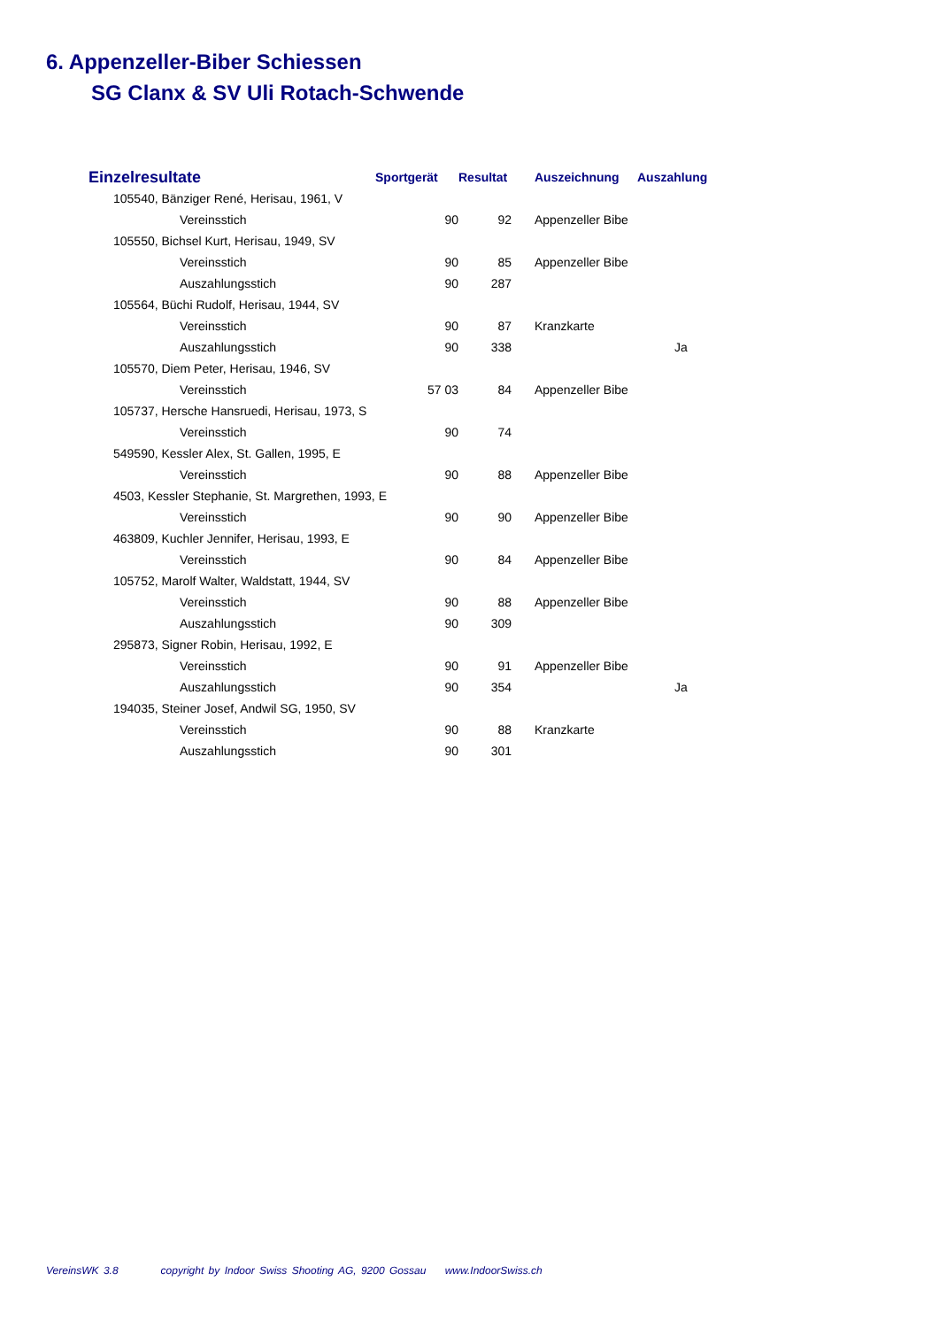6. Appenzeller-Biber Schiessen
SG Clanx & SV Uli Rotach-Schwende
| Einzelresultate | Sportgerät | Resultat | Auszeichnung | Auszahlung |
| --- | --- | --- | --- | --- |
| 105540, Bänziger René, Herisau, 1961, V | | | | |
| Vereinsstich | 90 | 92 | Appenzeller Bibe | |
| 105550, Bichsel Kurt, Herisau, 1949, SV | | | | |
| Vereinsstich | 90 | 85 | Appenzeller Bibe | |
| Auszahlungsstich | 90 | 287 | | |
| 105564, Büchi Rudolf, Herisau, 1944, SV | | | | |
| Vereinsstich | 90 | 87 | Kranzkarte | |
| Auszahlungsstich | 90 | 338 | | Ja |
| 105570, Diem Peter, Herisau, 1946, SV | | | | |
| Vereinsstich | 57 03 | 84 | Appenzeller Bibe | |
| 105737, Hersche Hansruedi, Herisau, 1973, S | | | | |
| Vereinsstich | 90 | 74 | | |
| 549590, Kessler Alex, St. Gallen, 1995, E | | | | |
| Vereinsstich | 90 | 88 | Appenzeller Bibe | |
| 4503, Kessler Stephanie, St. Margrethen, 1993, E | | | | |
| Vereinsstich | 90 | 90 | Appenzeller Bibe | |
| 463809, Kuchler Jennifer, Herisau, 1993, E | | | | |
| Vereinsstich | 90 | 84 | Appenzeller Bibe | |
| 105752, Marolf Walter, Waldstatt, 1944, SV | | | | |
| Vereinsstich | 90 | 88 | Appenzeller Bibe | |
| Auszahlungsstich | 90 | 309 | | |
| 295873, Signer Robin, Herisau, 1992, E | | | | |
| Vereinsstich | 90 | 91 | Appenzeller Bibe | |
| Auszahlungsstich | 90 | 354 | | Ja |
| 194035, Steiner Josef, Andwil SG, 1950, SV | | | | |
| Vereinsstich | 90 | 88 | Kranzkarte | |
| Auszahlungsstich | 90 | 301 | | |
VereinsWK 3.8 copyright by Indoor Swiss Shooting AG, 9200 Gossau www.IndoorSwiss.ch